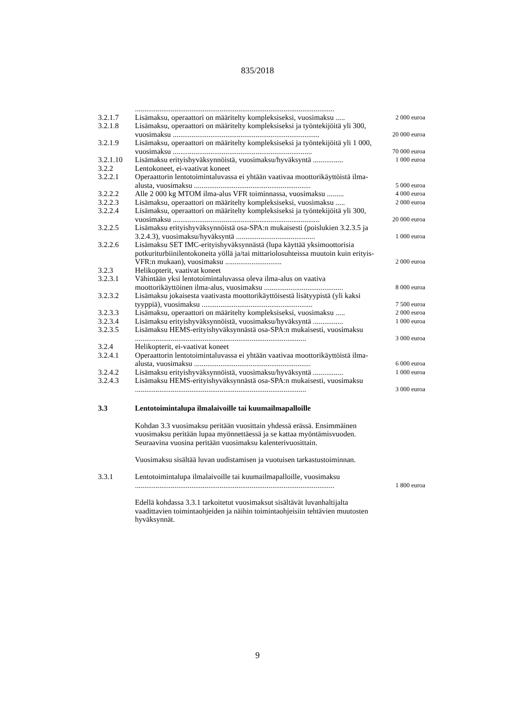835/2018
| | .......................................................................................................... | |
| 3.2.1.7 | Lisämaksu, operaattori on määritelty kompleksiseksi, vuosimaksu ..... | 2 000 euroa |
| 3.2.1.8 | Lisämaksu, operaattori on määritelty kompleksiseksi ja työntekijöitä yli 300, vuosimaksu .............................................................................. | 20 000 euroa |
| 3.2.1.9 | Lisämaksu, operaattori on määritelty kompleksiseksi ja työntekijöitä yli 1 000, vuosimaksu .......................................................................... | 70 000 euroa |
| 3.2.1.10 | Lisämaksu erityishyväksynnöistä, vuosimaksu/hyväksyntä ................ | 1 000 euroa |
| 3.2.2 | Lentokoneet, ei-vaativat koneet | |
| 3.2.2.1 | Operaattorin lentotoimintaluvassa ei yhtään vaativaa moottorikäyttöistä ilma-alusta, vuosimaksu .............................................................. | 5 000 euroa |
| 3.2.2.2 | Alle 2 000 kg MTOM ilma-alus VFR toiminnassa, vuosimaksu ......... | 4 000 euroa |
| 3.2.2.3 | Lisämaksu, operaattori on määritelty kompleksiseksi, vuosimaksu ..... | 2 000 euroa |
| 3.2.2.4 | Lisämaksu, operaattori on määritelty kompleksiseksi ja työntekijöitä yli 300, vuosimaksu .............................................................................. | 20 000 euroa |
| 3.2.2.5 | Lisämaksu erityishyväksynnöistä osa-SPA:n mukaisesti (poislukien 3.2.3.5 ja 3.2.4.3), vuosimaksu/hyväksyntä .......................................... | 1 000 euroa |
| 3.2.2.6 | Lisämaksu SET IMC-erityishyväksynnästä (lupa käyttää yksimoottorisia potkuriturbiinilentokoneita yöllä ja/tai mittariolosuhteissa muutoin kuin erityis-VFR:n mukaan), vuosimaksu .............................. | 2 000 euroa |
| 3.2.3 | Helikopterit, vaativat koneet | |
| 3.2.3.1 | Vähintään yksi lentotoimintaluvassa oleva ilma-alus on vaativa moottorikäyttöinen ilma-alus, vuosimaksu .......................................... | 8 000 euroa |
| 3.2.3.2 | Lisämaksu jokaisesta vaativasta moottorikäyttöisestä lisätyypistä (yli kaksi tyyppiä), vuosimaksu ........................................................... | 7 500 euroa |
| 3.2.3.3 | Lisämaksu, operaattori on määritelty kompleksiseksi, vuosimaksu ..... | 2 000 euroa |
| 3.2.3.4 | Lisämaksu erityishyväksynnöistä, vuosimaksu/hyväksyntä ................ | 1 000 euroa |
| 3.2.3.5 | Lisämaksu HEMS-erityishyväksynnästä osa-SPA:n mukaisesti, vuosimaksu ........................................................................................... | 3 000 euroa |
| 3.2.4 | Helikopterit, ei-vaativat koneet | |
| 3.2.4.1 | Operaattorin lentotoimintaluvassa ei yhtään vaativaa moottorikäyttöistä ilma-alusta, vuosimaksu .............................................................. | 6 000 euroa |
| 3.2.4.2 | Lisämaksu erityishyväksynnöistä, vuosimaksu/hyväksyntä ................ | 1 000 euroa |
| 3.2.4.3 | Lisämaksu HEMS-erityishyväksynnästä osa-SPA:n mukaisesti, vuosimaksu ........................................................................................... | 3 000 euroa |
| 3.3 | Lentotoimintalupa ilmalaivoille tai kuumailmapalloille | |
| | Kohdan 3.3 vuosimaksu peritään vuosittain yhdessä erässä. Ensimmäinen vuosimaksu peritään lupaa myönnettäessä ja se kattaa myöntämisvuoden. Seuraavina vuosina peritään vuosimaksu kalenterivuosittain. Vuosimaksu sisältää luvan uudistamisen ja vuotuisen tarkastustoiminnan. | |
| 3.3.1 | Lentotoimintalupa ilmalaivoille tai kuumailmapalloille, vuosimaksu .......................................................................................................... | 1 800 euroa |
| | Edellä kohdassa 3.3.1 tarkoitetut vuosimaksut sisältävät luvanhaltijalta vaadittavien toimintaohjeiden ja näihin toimintaohjeisiin tehtävien muutosten hyväksynnät. | |
9